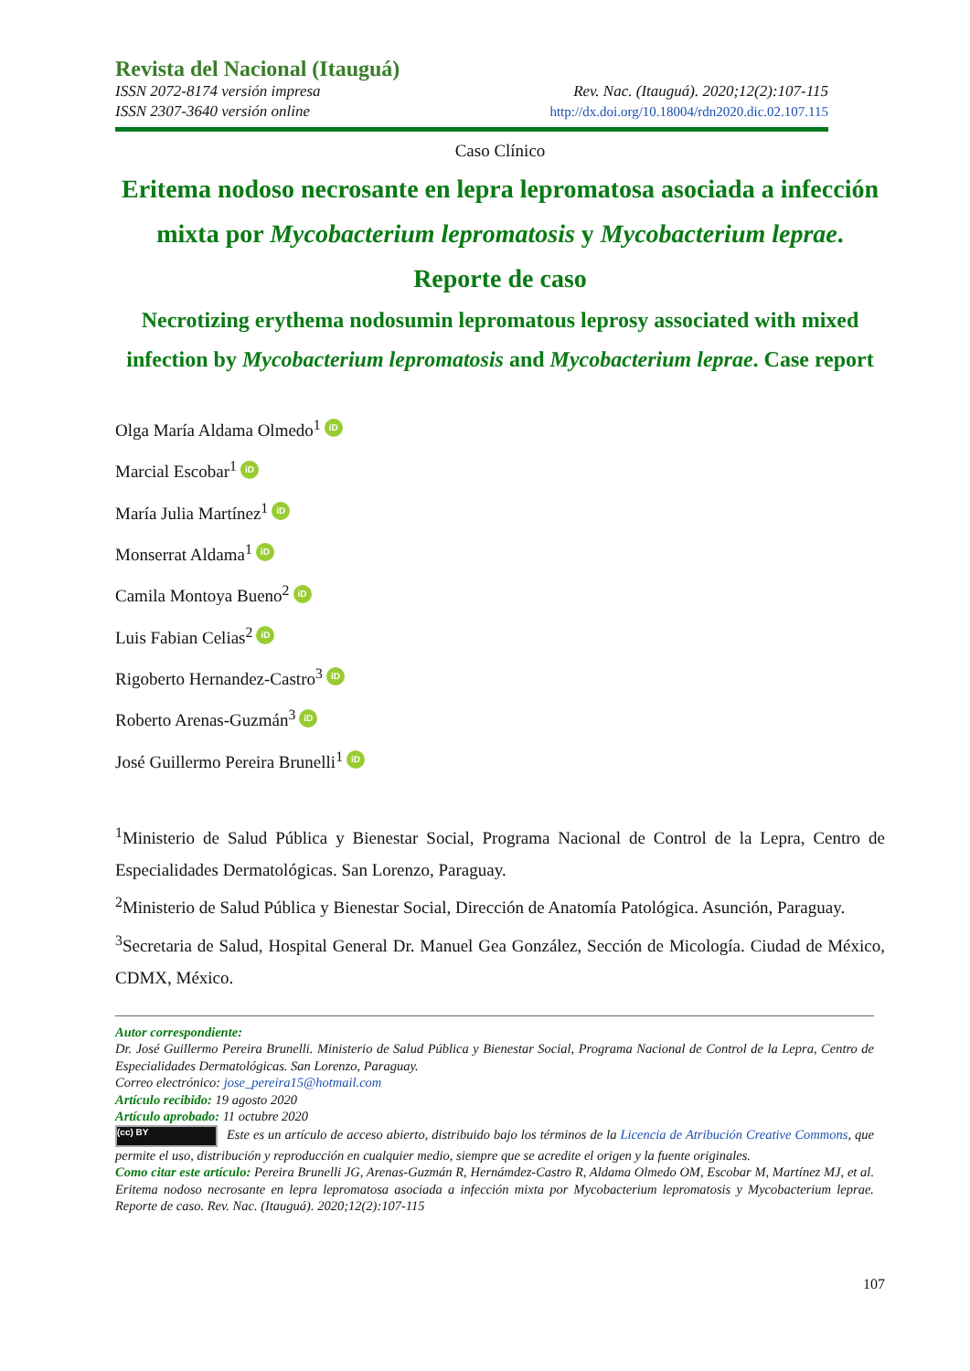Revista del Nacional (Itauguá)
ISSN 2072-8174 versión impresa Rev. Nac. (Itauguá). 2020;12(2):107-115
ISSN 2307-3640 versión online http://dx.doi.org/10.18004/rdn2020.dic.02.107.115
Caso Clínico
Eritema nodoso necrosante en lepra lepromatosa asociada a infección mixta por Mycobacterium lepromatosis y Mycobacterium leprae. Reporte de caso
Necrotizing erythema nodosumin lepromatous leprosy associated with mixed infection by Mycobacterium lepromatosis and Mycobacterium leprae. Case report
Olga María Aldama Olmedo<sup>1</sup> iD
Marcial Escobar<sup>1</sup> iD
María Julia Martínez<sup>1</sup> iD
Monserrat Aldama<sup>1</sup> iD
Camila Montoya Bueno<sup>2</sup> iD
Luis Fabian Celias<sup>2</sup> iD
Rigoberto Hernandez-Castro<sup>3</sup> iD
Roberto Arenas-Guzmán<sup>3</sup> iD
José Guillermo Pereira Brunelli<sup>1</sup> iD
<sup>1</sup> Ministerio de Salud Pública y Bienestar Social, Programa Nacional de Control de la Lepra, Centro de Especialidades Dermatológicas. San Lorenzo, Paraguay.
<sup>2</sup> Ministerio de Salud Pública y Bienestar Social, Dirección de Anatomía Patológica. Asunción, Paraguay.
<sup>3</sup> Secretaria de Salud, Hospital General Dr. Manuel Gea González, Sección de Micología. Ciudad de México, CDMX, México.
Autor correspondiente:
Dr. José Guillermo Pereira Brunelli. Ministerio de Salud Pública y Bienestar Social, Programa Nacional de Control de la Lepra, Centro de Especialidades Dermatológicas. San Lorenzo, Paraguay.
Correo electrónico: jose_pereira15@hotmail.com
Artículo recibido: 19 agosto 2020
Artículo aprobado: 11 octubre 2020
(cc) BY Este es un artículo de acceso abierto, distribuido bajo los términos de la Licencia de Atribución Creative Commons, que permite el uso, distribución y reproducción en cualquier medio, siempre que se acredite el origen y la fuente originales.
Como citar este artículo: Pereira Brunelli JG, Arenas-Guzmán R, Hernámdez-Castro R, Aldama Olmedo OM, Escobar M, Martínez MJ, et al. Eritema nodoso necrosante en lepra lepromatosa asociada a infección mixta por Mycobacterium lepromatosis y Mycobacterium leprae. Reporte de caso. Rev. Nac. (Itauguá). 2020;12(2):107-115
107